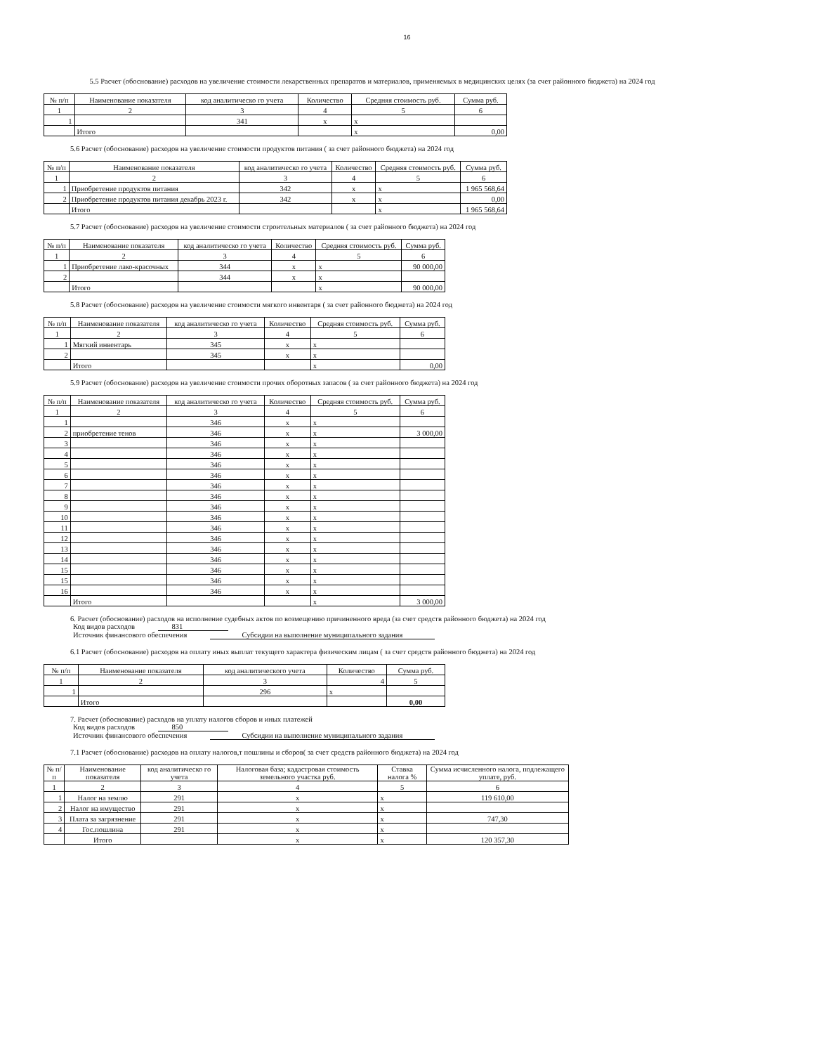16
5.5 Расчет (обоснование) расходов на увеличение стоимости лекарственных препаратов и материалов, применяемых в медицинских целях (за счет районного бюджета) на 2024 год
| № п/п | Наименование показателя | код аналитическо го учета | Количество | Средняя стоимость руб. | Сумма руб. |
| --- | --- | --- | --- | --- | --- |
| 1 | 2 | 3 | 4 | 5 | 6 |
| 1 | | 341 | x | x | |
| | Итого | | | x | 0,00 |
5.6 Расчет (обоснование) расходов на увеличение стоимости продуктов питания ( за счет районного бюджета) на 2024 год
| № п/п | Наименование показателя | код аналитическо го учета | Количество | Средняя стоимость руб. | Сумма руб. |
| --- | --- | --- | --- | --- | --- |
| 1 | 2 | 3 | 4 | 5 | 6 |
| 1 | Приобретение продуктов питания | 342 | x | x | 1 965 568,64 |
| 2 | Приобретение продуктов питания декабрь 2023 г. | 342 | x | x | 0,00 |
| | Итого | | | x | 1 965 568,64 |
5.7 Расчет (обоснование) расходов на увеличение стоимости строительных материалов ( за счет районного бюджета) на 2024 год
| № п/п | Наименование показателя | код аналитическо го учета | Количество | Средняя стоимость руб. | Сумма руб. |
| --- | --- | --- | --- | --- | --- |
| 1 | 2 | 3 | 4 | 5 | 6 |
| 1 | Приобретение лако-красочных | 344 | x | x | 90 000,00 |
| 2 | | 344 | x | x | |
| | Итого | | | x | 90 000,00 |
5.8 Расчет (обоснование) расходов на увеличение стоимости мягкого инвентаря ( за счет районного бюджета) на 2024 год
| № п/п | Наименование показателя | код аналитическо го учета | Количество | Средняя стоимость руб. | Сумма руб. |
| --- | --- | --- | --- | --- | --- |
| 1 | 2 | 3 | 4 | 5 | 6 |
| 1 | Мягкий инвентарь | 345 | x | x | |
| 2 | | 345 | x | x | |
| | Итого | | | x | 0,00 |
5.9 Расчет (обоснование) расходов на увеличение стоимости прочих оборотных запасов ( за счет районного бюджета) на 2024 год
| № п/п | Наименование показателя | код аналитическо го учета | Количество | Средняя стоимость руб. | Сумма руб. |
| --- | --- | --- | --- | --- | --- |
| 1 | 2 | 3 | 4 | 5 | 6 |
| 1 | | 346 | x | x | |
| 2 | приобретение тенов | 346 | x | x | 3 000,00 |
| 3 | | 346 | x | x | |
| 4 | | 346 | x | x | |
| 5 | | 346 | x | x | |
| 6 | | 346 | x | x | |
| 7 | | 346 | x | x | |
| 8 | | 346 | x | x | |
| 9 | | 346 | x | x | |
| 10 | | 346 | x | x | |
| 11 | | 346 | x | x | |
| 12 | | 346 | x | x | |
| 13 | | 346 | x | x | |
| 14 | | 346 | x | x | |
| 15 | | 346 | x | x | |
| 15 | | 346 | x | x | |
| 16 | | 346 | x | x | |
| | Итого | | | x | 3 000,00 |
6. Расчет (обоснование) расходов на исполнение судебных актов по возмещению причиненного вреда (за счет средств районного бюджета) на 2024 год
Код видов расходов 831
Источник финансового обеспечения Субсидии на выполнение муниципального задания
6.1 Расчет (обоснование) расходов на оплату иных выплат текущего характера физическим лицам ( за счет средств районного бюджета) на 2024 год
| № п/п | Наименование показателя | код аналитического учета | Количество | Сумма руб. |
| --- | --- | --- | --- | --- |
| 1 | 2 | 3 | 4 | 5 |
| 1 | | 296 | x | |
| | Итого | | | 0,00 |
7. Расчет (обоснование) расходов на уплату налогов сборов и иных платежей
Код видов расходов 850
Источник финансового обеспечения Субсидии на выполнение муниципального задания
7.1 Расчет (обоснование) расходов на оплату налогов,т пошлины и сборов( за счет средств районного бюджета) на 2024 год
| № п/п | Наименование показателя | код аналитическо го учета | Налоговая база; кадастровая стоимость земельного участка руб. | Ставка налога % | Сумма исчисленного налога, подлежащего уплате, руб. |
| --- | --- | --- | --- | --- | --- |
| 1 | 2 | 3 | 4 | 5 | 6 |
| 1 | Налог на землю | 291 | x | x | 119 610,00 |
| 2 | Налог на имущество | 291 | x | x | |
| 3 | Плата за загрязнение | 291 | x | x | 747,30 |
| 4 | Гос.пошлина | 291 | x | x | |
| | Итого | | x | x | 120 357,30 |